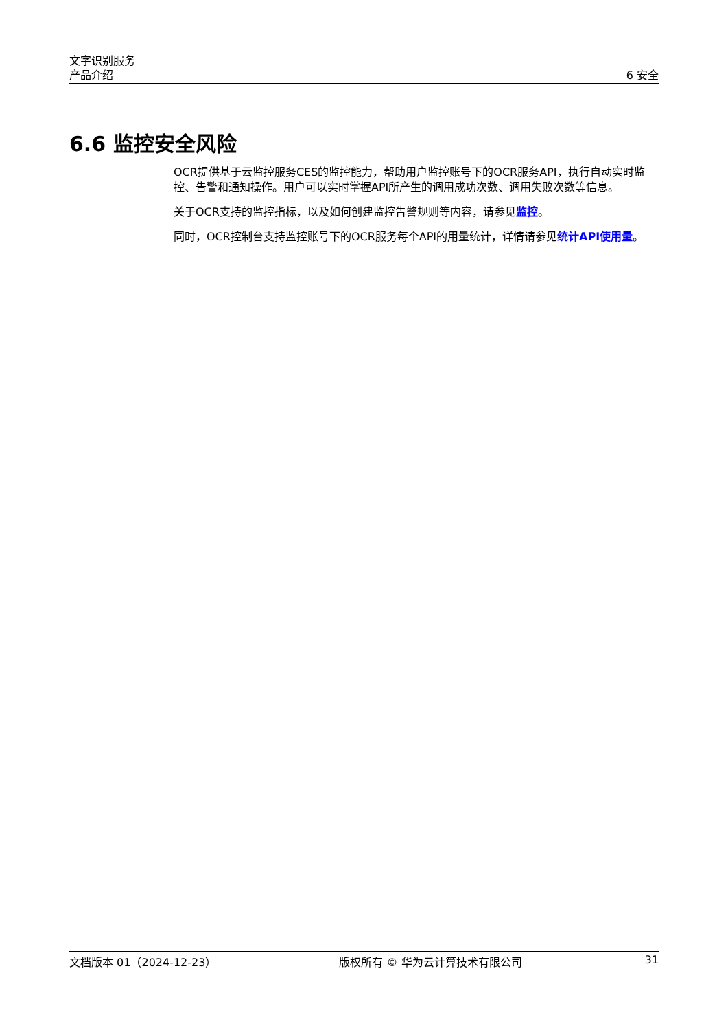文字识别服务
产品介绍
6 安全
6.6 监控安全风险
OCR提供基于云监控服务CES的监控能力，帮助用户监控账号下的OCR服务API，执行自动实时监控、告警和通知操作。用户可以实时掌握API所产生的调用成功次数、调用失败次数等信息。
关于OCR支持的监控指标，以及如何创建监控告警规则等内容，请参见监控。
同时，OCR控制台支持监控账号下的OCR服务每个API的用量统计，详情请参见统计API使用量。
文档版本 01（2024-12-23） 版权所有 © 华为云计算技术有限公司 31